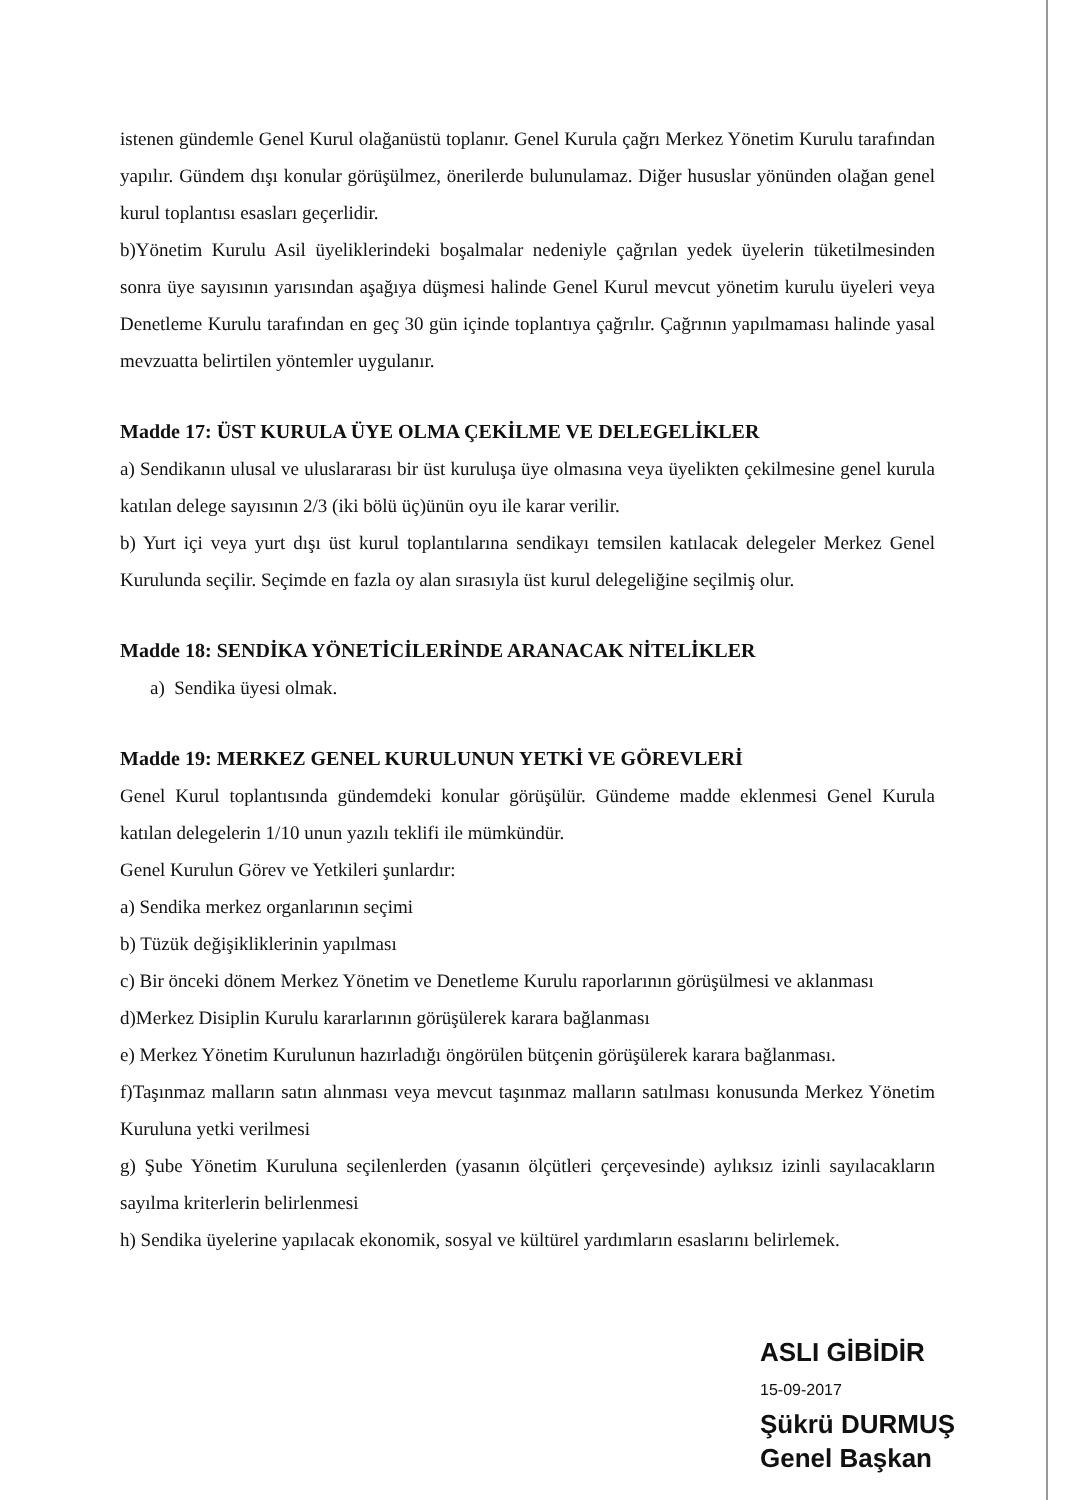istenen gündemle Genel Kurul olağanüstü toplanır. Genel Kurula çağrı Merkez Yönetim Kurulu tarafından yapılır. Gündem dışı konular görüşülmez, önerilerde bulunulamaz. Diğer hususlar yönünden olağan genel kurul toplantısı esasları geçerlidir.
b)Yönetim Kurulu Asil üyeliklerindeki boşalmalar nedeniyle çağrılan yedek üyelerin tüketilmesinden sonra üye sayısının yarısından aşağıya düşmesi halinde Genel Kurul mevcut yönetim kurulu üyeleri veya Denetleme Kurulu tarafından en geç 30 gün içinde toplantıya çağrılır. Çağrının yapılmaması halinde yasal mevzuatta belirtilen yöntemler uygulanır.
Madde 17: ÜST KURULA ÜYE OLMA ÇEKİLME VE DELEGELİKLER
a) Sendikanın ulusal ve uluslararası bir üst kuruluşa üye olmasına veya üyelikten çekilmesine genel kurula katılan delege sayısının 2/3 (iki bölü üç)ünün oyu ile karar verilir.
b) Yurt içi veya yurt dışı üst kurul toplantılarına sendikayı temsilen katılacak delegeler Merkez Genel Kurulunda seçilir. Seçimde en fazla oy alan sırasıyla üst kurul delegeliğine seçilmiş olur.
Madde 18: SENDİKA YÖNETİCİLERİNDE ARANACAK NİTELİKLER
a) Sendika üyesi olmak.
Madde 19: MERKEZ GENEL KURULUNUN YETKİ VE GÖREVLERİ
Genel Kurul toplantısında gündemdeki konular görüşülür. Gündeme madde eklenmesi Genel Kurula katılan delegelerin 1/10 unun yazılı teklifi ile mümkündür.
Genel Kurulun Görev ve Yetkileri şunlardır:
a) Sendika merkez organlarının seçimi
b) Tüzük değişikliklerinin yapılması
c) Bir önceki dönem Merkez Yönetim ve Denetleme Kurulu raporlarının görüşülmesi ve aklanması
d)Merkez Disiplin Kurulu kararlarının görüşülerek karara bağlanması
e) Merkez Yönetim Kurulunun hazırladığı öngörülen bütçenin görüşülerek karara bağlanması.
f)Taşınmaz malların satın alınması veya mevcut taşınmaz malların satılması konusunda Merkez Yönetim Kuruluna yetki verilmesi
g) Şube Yönetim Kuruluna seçilenlerden (yasanın ölçütleri çerçevesinde) aylıksız izinli sayılacakların sayılma kriterlerin belirlenmesi
h) Sendika üyelerine yapılacak ekonomik, sosyal ve kültürel yardımların esaslarını belirlemek.
ASLI GİBİDİR
15-09-2017
Şükrü DURMUŞ
Genel Başkan